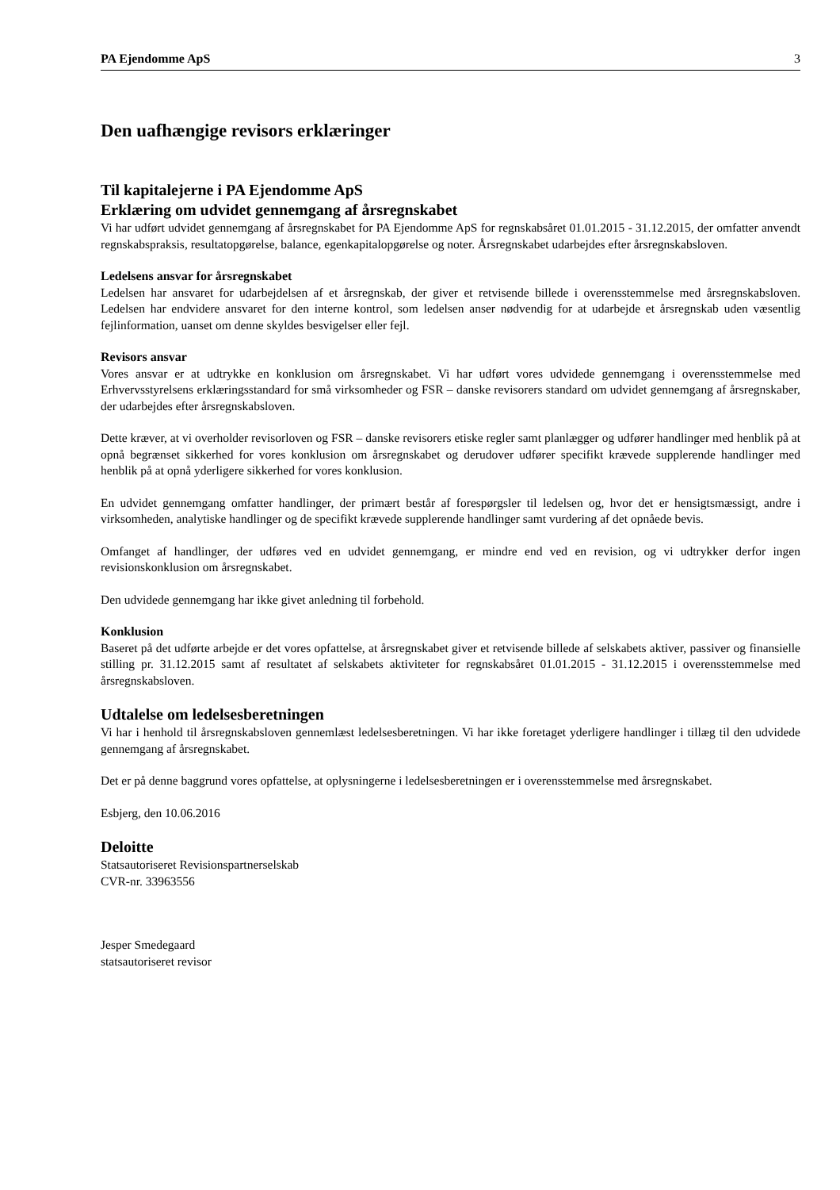PA Ejendomme ApS 3
Den uafhængige revisors erklæringer
Til kapitalejerne i PA Ejendomme ApS
Erklæring om udvidet gennemgang af årsregnskabet
Vi har udført udvidet gennemgang af årsregnskabet for PA Ejendomme ApS for regnskabsåret 01.01.2015 - 31.12.2015, der omfatter anvendt regnskabspraksis, resultatopgørelse, balance, egenkapitalopgørelse og noter. Årsregnskabet udarbejdes efter årsregnskabsloven.
Ledelsens ansvar for årsregnskabet
Ledelsen har ansvaret for udarbejdelsen af et årsregnskab, der giver et retvisende billede i overensstemmelse med årsregnskabsloven. Ledelsen har endvidere ansvaret for den interne kontrol, som ledelsen anser nødvendig for at udarbejde et årsregnskab uden væsentlig fejlinformation, uanset om denne skyldes besvigelser eller fejl.
Revisors ansvar
Vores ansvar er at udtrykke en konklusion om årsregnskabet. Vi har udført vores udvidede gennemgang i overensstemmelse med Erhvervsstyrelsens erklæringsstandard for små virksomheder og FSR – danske revisorers standard om udvidet gennemgang af årsregnskaber, der udarbejdes efter årsregnskabsloven.
Dette kræver, at vi overholder revisorloven og FSR – danske revisorers etiske regler samt planlægger og udfører handlinger med henblik på at opnå begrænset sikkerhed for vores konklusion om årsregnskabet og derudover udfører specifikt krævede supplerende handlinger med henblik på at opnå yderligere sikkerhed for vores konklusion.
En udvidet gennemgang omfatter handlinger, der primært består af forespørgsler til ledelsen og, hvor det er hensigtsmæssigt, andre i virksomheden, analytiske handlinger og de specifikt krævede supplerende handlinger samt vurdering af det opnåede bevis.
Omfanget af handlinger, der udføres ved en udvidet gennemgang, er mindre end ved en revision, og vi udtrykker derfor ingen revisionskonklusion om årsregnskabet.
Den udvidede gennemgang har ikke givet anledning til forbehold.
Konklusion
Baseret på det udførte arbejde er det vores opfattelse, at årsregnskabet giver et retvisende billede af selskabets aktiver, passiver og finansielle stilling pr. 31.12.2015 samt af resultatet af selskabets aktiviteter for regnskabsåret 01.01.2015 - 31.12.2015 i overensstemmelse med årsregnskabsloven.
Udtalelse om ledelsesberetningen
Vi har i henhold til årsregnskabsloven gennemlæst ledelsesberetningen. Vi har ikke foretaget yderligere handlinger i tillæg til den udvidede gennemgang af årsregnskabet.
Det er på denne baggrund vores opfattelse, at oplysningerne i ledelsesberetningen er i overensstemmelse med årsregnskabet.
Esbjerg, den 10.06.2016
Deloitte
Statsautoriseret Revisionspartnerselskab
CVR-nr. 33963556
Jesper Smedegaard
statsautoriseret revisor